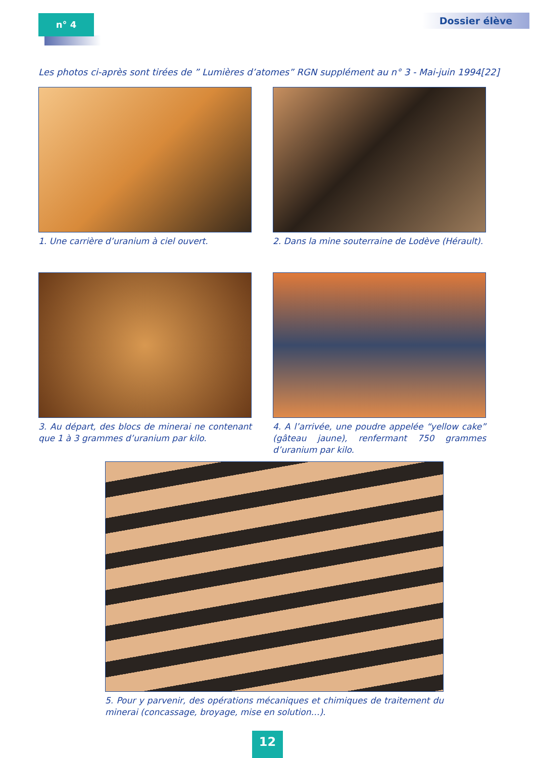n° 4 Dossier élève
Les photos ci-après sont tirées de ” Lumières d’atomes” RGN supplément au n° 3 - Mai-juin 1994[22]
1. Une carrière d’uranium à ciel ouvert.
2. Dans la mine souterraine de Lodève (Hérault).
3. Au départ, des blocs de minerai ne contenant que 1 à 3 grammes d’uranium par kilo.
4. A l’arrivée, une poudre appelée “yellow cake” (gâteau jaune), renfermant 750 grammes d’uranium par kilo.
5. Pour y parvenir, des opérations mécaniques et chimiques de traitement du minerai (concassage, broyage, mise en solution…).
12